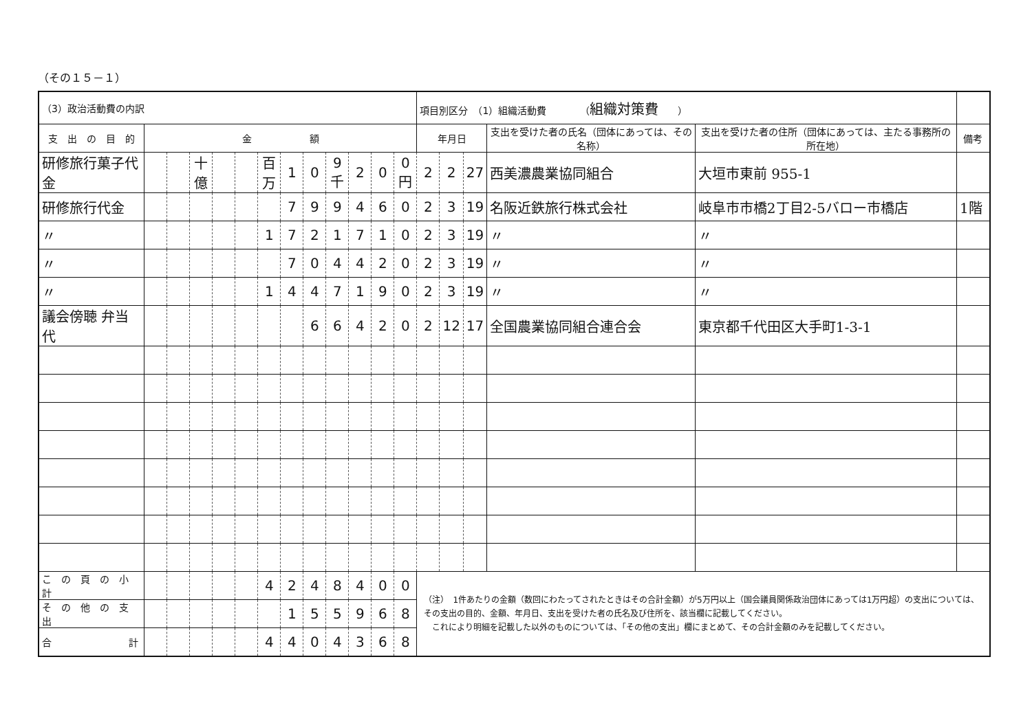（その１５－１）
| （3）政治活動費の内訳 | | | | | | | | | | | | | 項目別区分 （1）組織活動費 （ 組織対策費 ） | | | | | |
| 支 出 の 目 的 | 金 額 | | | | | | | | | | | | 年月日 | | | 支出を受けた者の氏名（団体にあっては、その名称） | 支出を受けた者の住所（団体にあっては、主たる事務所の所在地） | 備考 |
| 研修旅行菓子代金 | | | 十億 | | | 百万 | 1 | 0 | 9 千 | 2 | 0 | 0 円 | 2 | 2 | 27 | 西美濃農業協同組合 | 大垣市東前 955-1 | |
| 研修旅行代金 | | | | | | | 7 | 9 | 9 | 4 | 6 | 0 | 2 | 3 | 19 | 名阪近鉄旅行株式会社 | 岐阜市市橋2丁目2-5バロー市橋店 | 1階 |
| 〃 | | | | | | 1 | 7 | 2 | 1 | 7 | 1 | 0 | 2 | 3 | 19 | 〃 | 〃 | |
| 〃 | | | | | | | 7 | 0 | 4 | 4 | 2 | 0 | 2 | 3 | 19 | 〃 | 〃 | |
| 〃 | | | | | | 1 | 4 | 4 | 7 | 1 | 9 | 0 | 2 | 3 | 19 | 〃 | 〃 | |
| 議会傍聴 弁当代 | | | | | | | | 6 | 6 | 4 | 2 | 0 | 2 | 12 | 17 | 全国農業協同組合連合会 | 東京都千代田区大手町1-3-1 | |
| こ の 頁 の 小 計 | | | | | | 4 | 2 | 4 | 8 | 4 | 0 | 0 | （注） 1件あたりの金額（数回にわたってされたときはその合計金額）が5万円以上（国会議員関係政治団体にあっては1万円超）の支出については、その支出の目的、金額、年月日、支出を受けた者の氏名及び住所を、該当欄に記載してください。 これにより明細を記載した以外のものについては、「その他の支出」欄にまとめて、その合計金額のみを記載してください。 | | | | | |
| そ の 他 の 支 出 | | | | | | | 1 | 5 | 5 | 9 | 6 | 8 | | | | | | |
| 合 計 | | | | | | 4 | 4 | 0 | 4 | 3 | 6 | 8 | | | | | | |